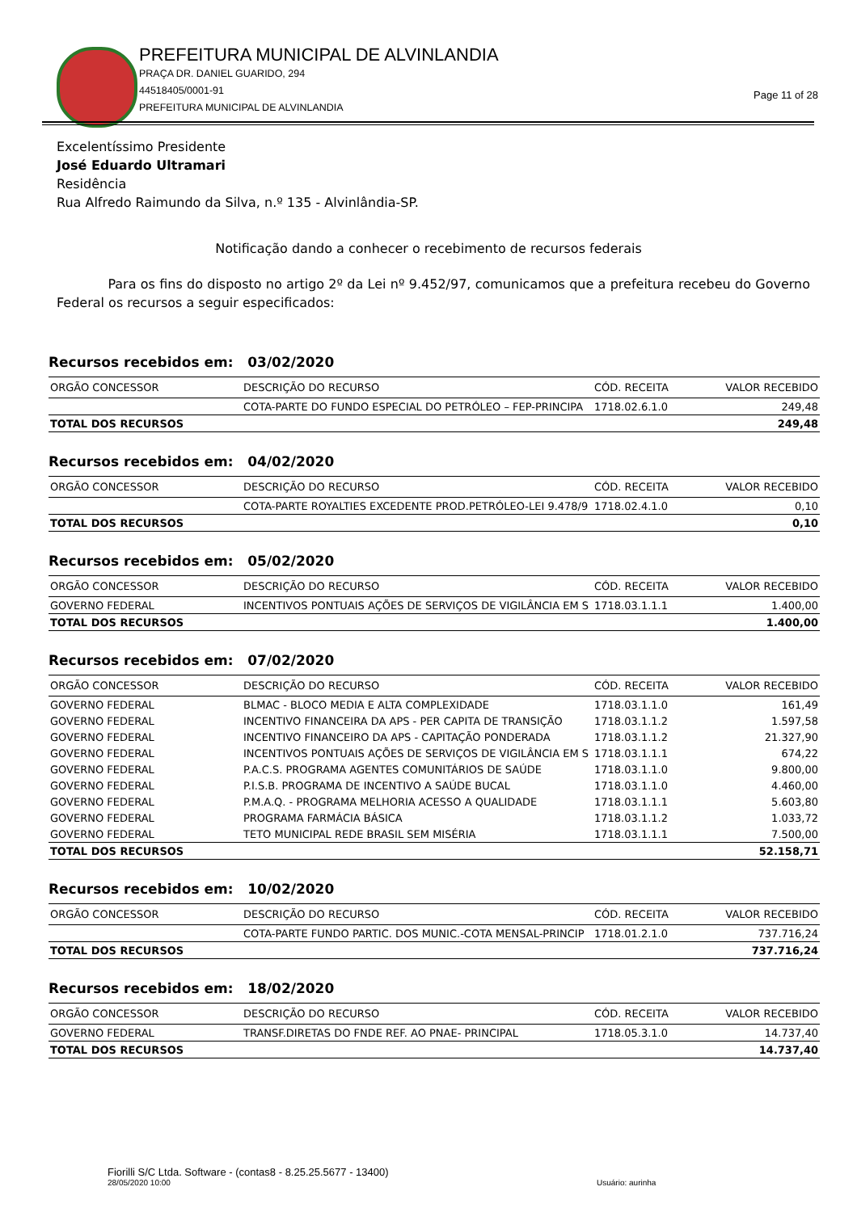PREFEITURA MUNICIPAL DE ALVINLANDIA
PRAÇA DR. DANIEL GUARIDO, 294
44518405/0001-91
PREFEITURA MUNICIPAL DE ALVINLANDIA
Page 11 of 28
Excelentíssimo Presidente
José Eduardo Ultramari
Residência
Rua Alfredo Raimundo da Silva, n.º 135 - Alvinlândia-SP.
Notificação dando a conhecer o recebimento de recursos federais
Para os fins do disposto no artigo 2º da Lei nº 9.452/97, comunicamos que a prefeitura recebeu do Governo Federal os recursos a seguir especificados:
Recursos recebidos em: 03/02/2020
| ORGÃO CONCESSOR | DESCRIÇÃO DO RECURSO | CÓD. RECEITA | VALOR RECEBIDO |
| --- | --- | --- | --- |
| | COTA-PARTE DO FUNDO ESPECIAL DO PETRÓLEO – FEP-PRINCIPA | 1718.02.6.1.0 | 249,48 |
| TOTAL DOS RECURSOS | | | 249,48 |
Recursos recebidos em: 04/02/2020
| ORGÃO CONCESSOR | DESCRIÇÃO DO RECURSO | CÓD. RECEITA | VALOR RECEBIDO |
| --- | --- | --- | --- |
| | COTA-PARTE ROYALTIES EXCEDENTE PROD.PETRÓLEO-LEI 9.478/9 | 1718.02.4.1.0 | 0,10 |
| TOTAL DOS RECURSOS | | | 0,10 |
Recursos recebidos em: 05/02/2020
| ORGÃO CONCESSOR | DESCRIÇÃO DO RECURSO | CÓD. RECEITA | VALOR RECEBIDO |
| --- | --- | --- | --- |
| GOVERNO FEDERAL | INCENTIVOS PONTUAIS AÇÕES DE SERVIÇOS DE VIGILÂNCIA EM S | 1718.03.1.1.1 | 1.400,00 |
| TOTAL DOS RECURSOS | | | 1.400,00 |
Recursos recebidos em: 07/02/2020
| ORGÃO CONCESSOR | DESCRIÇÃO DO RECURSO | CÓD. RECEITA | VALOR RECEBIDO |
| --- | --- | --- | --- |
| GOVERNO FEDERAL | BLMAC - BLOCO MEDIA E ALTA COMPLEXIDADE | 1718.03.1.1.0 | 161,49 |
| GOVERNO FEDERAL | INCENTIVO FINANCEIRA DA APS - PER CAPITA DE TRANSIÇÃO | 1718.03.1.1.2 | 1.597,58 |
| GOVERNO FEDERAL | INCENTIVO FINANCEIRO DA APS - CAPITAÇÃO PONDERADA | 1718.03.1.1.2 | 21.327,90 |
| GOVERNO FEDERAL | INCENTIVOS PONTUAIS AÇÕES DE SERVIÇOS DE VIGILÂNCIA EM S | 1718.03.1.1.1 | 674,22 |
| GOVERNO FEDERAL | P.A.C.S. PROGRAMA AGENTES COMUNITÁRIOS DE SAÚDE | 1718.03.1.1.0 | 9.800,00 |
| GOVERNO FEDERAL | P.I.S.B. PROGRAMA DE INCENTIVO A SAÚDE BUCAL | 1718.03.1.1.0 | 4.460,00 |
| GOVERNO FEDERAL | P.M.A.Q. - PROGRAMA MELHORIA ACESSO A QUALIDADE | 1718.03.1.1.1 | 5.603,80 |
| GOVERNO FEDERAL | PROGRAMA FARMÁCIA BÁSICA | 1718.03.1.1.2 | 1.033,72 |
| GOVERNO FEDERAL | TETO MUNICIPAL REDE BRASIL SEM MISÉRIA | 1718.03.1.1.1 | 7.500,00 |
| TOTAL DOS RECURSOS | | | 52.158,71 |
Recursos recebidos em: 10/02/2020
| ORGÃO CONCESSOR | DESCRIÇÃO DO RECURSO | CÓD. RECEITA | VALOR RECEBIDO |
| --- | --- | --- | --- |
| | COTA-PARTE FUNDO PARTIC. DOS MUNIC.-COTA MENSAL-PRINCIP | 1718.01.2.1.0 | 737.716,24 |
| TOTAL DOS RECURSOS | | | 737.716,24 |
Recursos recebidos em: 18/02/2020
| ORGÃO CONCESSOR | DESCRIÇÃO DO RECURSO | CÓD. RECEITA | VALOR RECEBIDO |
| --- | --- | --- | --- |
| GOVERNO FEDERAL | TRANSF.DIRETAS DO FNDE REF. AO PNAE- PRINCIPAL | 1718.05.3.1.0 | 14.737,40 |
| TOTAL DOS RECURSOS | | | 14.737,40 |
Fiorilli S/C Ltda. Software - (contas8 - 8.25.25.5677 - 13400)
28/05/2020 10:00
Usuário: aurinha